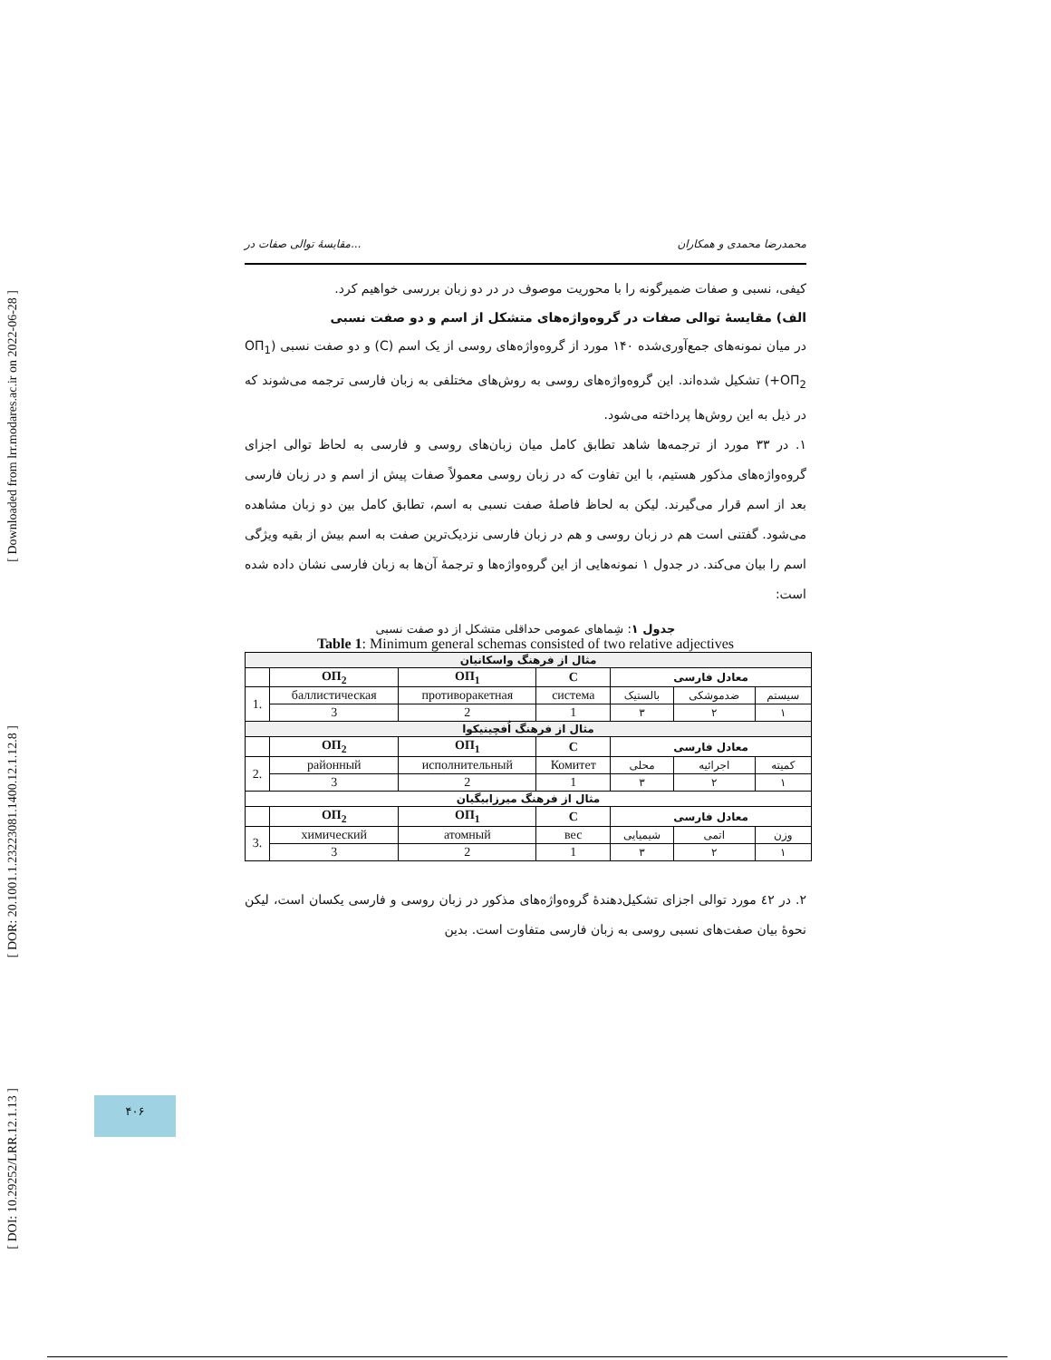[ Downloaded from lrr.modares.ac.ir on 2022-06-28 ]
[ DOR: 20.1001.1.23223081.1400.12.1.12.8 ]
[ DOI: 10.29252/LRR.12.1.13 ]
مقایسهٔ توالی صفات در... محمدرضا محمدی و همکاران
کیفی، نسبی و صفات ضمیرگونه را با محوریت موصوف در در دو زبان بررسی خواهیم کرد.
الف) مقایسهٔ توالی صفات در گروه‌واژه‌های متشکل از اسم و دو صفت نسبی
در میان نمونه‌های جمع‌آوری‌شده ۱۴۰ مورد از گروه‌واژه‌های روسی از یک اسم (C) و دو صفت نسبی (ОП<sub>1</sub> +ОП<sub>2</sub>) تشکیل شده‌اند. این گروه‌واژه‌های روسی به روش‌های مختلفی به زبان فارسی ترجمه می‌شوند که در ذیل به این روش‌ها پرداخته می‌شود.
۱. در ۳۳ مورد از ترجمه‌ها شاهد تطابق کامل میان زبان‌های روسی و فارسی به لحاظ توالی اجزای گروه‌واژه‌های مذکور هستیم، با این تفاوت که در زبان روسی معمولاً صفات پیش از اسم و در زبان فارسی بعد از اسم قرار می‌گیرند. لیکن به لحاظ فاصلهٔ صفت نسبی به اسم، تطابق کامل بین دو زبان مشاهده می‌شود. گفتنی است هم در زبان روسی و هم در زبان فارسی نزدیک‌ترین صفت به اسم بیش از بقیه ویژگی اسم را بیان می‌کند. در جدول ۱ نمونه‌هایی از این گروه‌واژه‌ها و ترجمهٔ آن‌ها به زبان فارسی نشان داده شده است:
جدول ۱: شِماهای عمومی حداقلی متشکل از دو صفت نسبی
Table 1: Minimum general schemas consisted of two relative adjectives
| مثال از فرهنگ واسکانیان | | | | | | |
| | ОП<sub>2</sub> | ОП<sub>1</sub> | C | معادل فارسی | | |
| 1. | баллистическая | противоракетная | система | بالستیک | ضدموشکی | سیستم |
| | 3 | 2 | 1 | ۳ | ۲ | ۱ |
| مثال از فرهنگ اُفچینیکوا | | | | | | |
| | ОП<sub>2</sub> | ОП<sub>1</sub> | C | معادل فارسی | | |
| 2. | районный | исполнительный | Комитет | محلی | اجرائیه | کمیته |
| | 3 | 2 | 1 | ۳ | ۲ | ۱ |
| مثال از فرهنگ میرزابیگیان | | | | | | |
| | ОП<sub>2</sub> | ОП<sub>1</sub> | C | معادل فارسی | | |
| 3. | химический | атомный | вес | شیمیایی | اتمی | وزن |
| | 3 | 2 | 1 | ۳ | ۲ | ۱ |
۲. در ٤۲ مورد توالی اجزای تشکیل‌دهندهٔ گروه‌واژه‌های مذکور در زبان روسی و فارسی یکسان است، لیکن نحوهٔ بیان صفت‌های نسبی روسی به زبان فارسی متفاوت است. بدین
۴۰۶